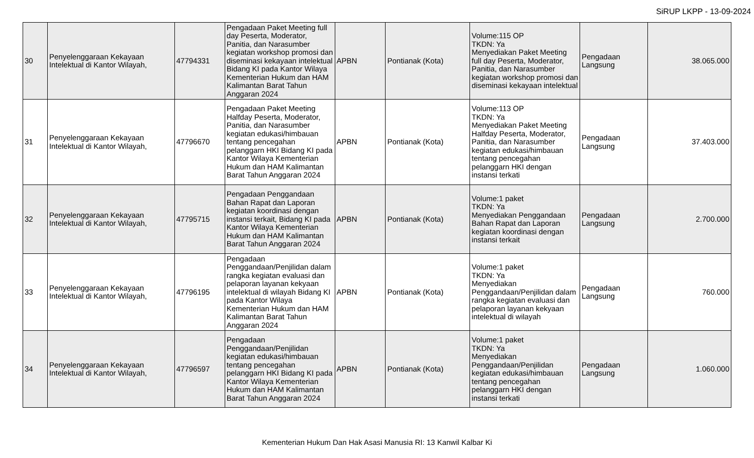SiRUP LKPP - 13-09-2024
| 30 | Penyelenggaraan Kekayaan Intelektual di Kantor Wilayah, | 47794331 | Pengadaan Paket Meeting full day Peserta, Moderator, Panitia, dan Narasumber kegiatan workshop promosi dan diseminasi kekayaan intelektual Bidang KI pada Kantor Wilaya Kementerian Hukum dan HAM Kalimantan Barat Tahun Anggaran 2024 | APBN | Pontianak (Kota) | Volume:115 OP TKDN: Ya Menyediakan Paket Meeting full day Peserta, Moderator, Panitia, dan Narasumber kegiatan workshop promosi dan diseminasi kekayaan intelektual | Pengadaan Langsung | 38.065.000 |
| 31 | Penyelenggaraan Kekayaan Intelektual di Kantor Wilayah, | 47796670 | Pengadaan Paket Meeting Halfday Peserta, Moderator, Panitia, dan Narasumber kegiatan edukasi/himbauan tentang pencegahan pelanggarn HKI Bidang KI pada Kantor Wilaya Kementerian Hukum dan HAM Kalimantan Barat Tahun Anggaran 2024 | APBN | Pontianak (Kota) | Volume:113 OP TKDN: Ya Menyediakan Paket Meeting Halfday Peserta, Moderator, Panitia, dan Narasumber kegiatan edukasi/himbauan tentang pencegahan pelanggarn HKI dengan instansi terkati | Pengadaan Langsung | 37.403.000 |
| 32 | Penyelenggaraan Kekayaan Intelektual di Kantor Wilayah, | 47795715 | Pengadaan Penggandaan Bahan Rapat dan Laporan kegiatan koordinasi dengan instansi terkait, Bidang KI pada Kantor Wilaya Kementerian Hukum dan HAM Kalimantan Barat Tahun Anggaran 2024 | APBN | Pontianak (Kota) | Volume:1 paket TKDN: Ya Menyediakan Penggandaan Bahan Rapat dan Laporan kegiatan koordinasi dengan instansi terkait | Pengadaan Langsung | 2.700.000 |
| 33 | Penyelenggaraan Kekayaan Intelektual di Kantor Wilayah, | 47796195 | Pengadaan Penggandaan/Penjilidan dalam rangka kegiatan evaluasi dan pelaporan layanan kekyaan intelektual di wilayah Bidang KI pada Kantor Wilaya Kementerian Hukum dan HAM Kalimantan Barat Tahun Anggaran 2024 | APBN | Pontianak (Kota) | Volume:1 paket TKDN: Ya Menyediakan Penggandaan/Penjilidan dalam rangka kegiatan evaluasi dan pelaporan layanan kekyaan intelektual di wilayah | Pengadaan Langsung | 760.000 |
| 34 | Penyelenggaraan Kekayaan Intelektual di Kantor Wilayah, | 47796597 | Pengadaan Penggandaan/Penjilidan kegiatan edukasi/himbauan tentang pencegahan pelanggarn HKI Bidang KI pada Kantor Wilaya Kementerian Hukum dan HAM Kalimantan Barat Tahun Anggaran 2024 | APBN | Pontianak (Kota) | Volume:1 paket TKDN: Ya Menyediakan Penggandaan/Penjilidan kegiatan edukasi/himbauan tentang pencegahan pelanggarn HKI dengan instansi terkati | Pengadaan Langsung | 1.060.000 |
Kementerian Hukum Dan Hak Asasi Manusia RI: 13 Kanwil Kalbar Ki